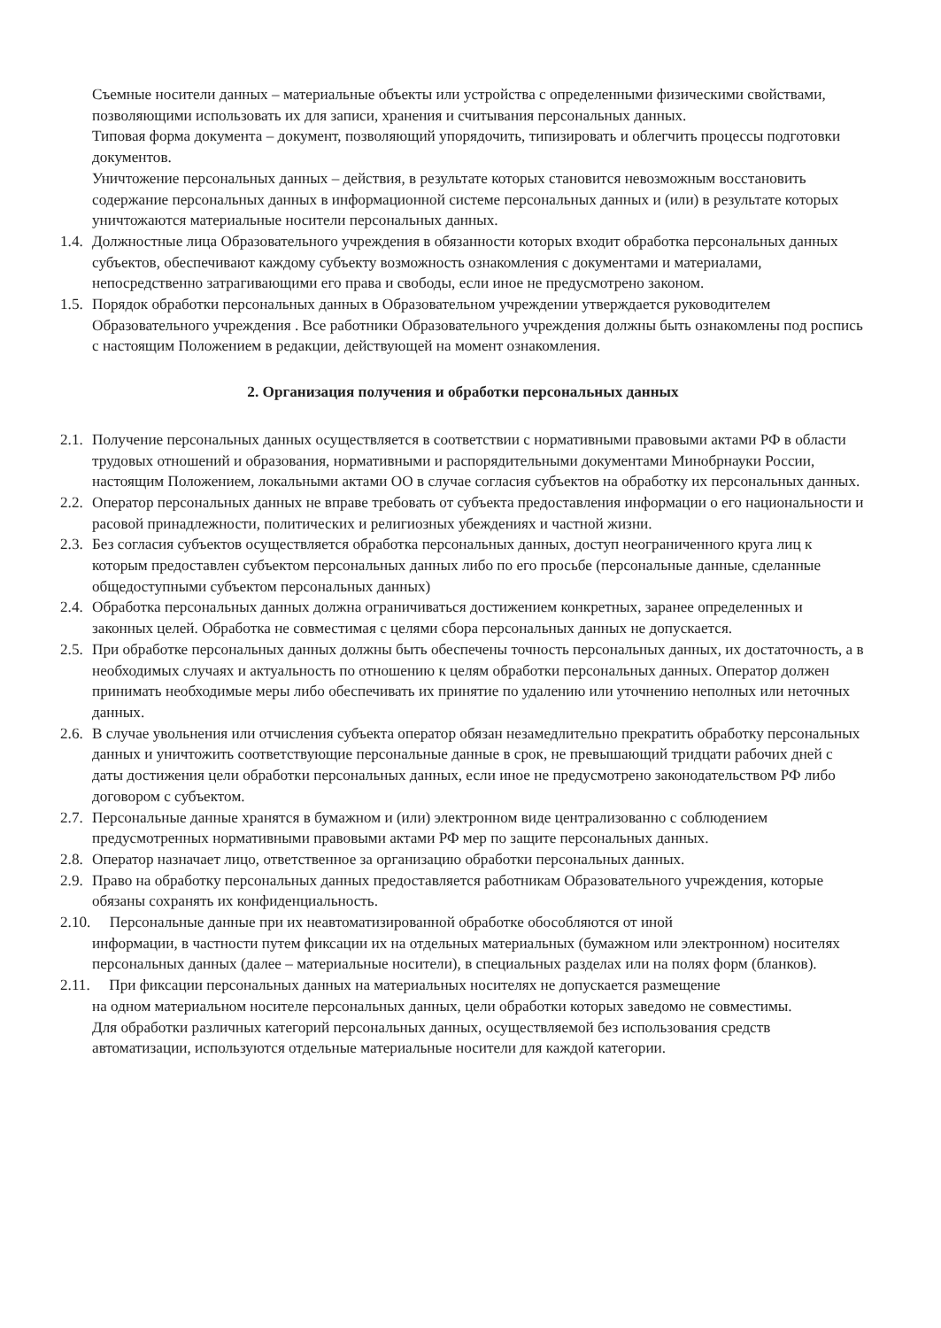Съемные носители данных – материальные объекты или устройства с определенными физическими свойствами, позволяющими использовать их для записи, хранения и считывания персональных данных.
Типовая форма документа – документ, позволяющий упорядочить, типизировать и облегчить процессы подготовки документов.
Уничтожение персональных данных – действия, в результате которых становится невозможным восстановить содержание персональных данных в информационной системе персональных данных и (или) в результате которых уничтожаются материальные носители персональных данных.
1.4. Должностные лица Образовательного учреждения в обязанности которых входит обработка персональных данных субъектов, обеспечивают каждому субъекту возможность ознакомления с документами и материалами, непосредственно затрагивающими его права и свободы, если иное не предусмотрено законом.
1.5. Порядок обработки персональных данных в Образовательном учреждении утверждается руководителем Образовательного учреждения . Все работники Образовательного учреждения должны быть ознакомлены под роспись с настоящим Положением в редакции, действующей на момент ознакомления.
2. Организация получения и обработки персональных данных
2.1. Получение персональных данных осуществляется в соответствии с нормативными правовыми актами РФ в области трудовых отношений и образования, нормативными и распорядительными документами Минобрнауки России, настоящим Положением, локальными актами ОО в случае согласия субъектов на обработку их персональных данных.
2.2. Оператор персональных данных не вправе требовать от субъекта предоставления информации о его национальности и расовой принадлежности, политических и религиозных убеждениях и частной жизни.
2.3. Без согласия субъектов осуществляется обработка персональных данных, доступ неограниченного круга лиц к которым предоставлен субъектом персональных данных либо по его просьбе (персональные данные, сделанные общедоступными субъектом персональных данных)
2.4. Обработка персональных данных должна ограничиваться достижением конкретных, заранее определенных и законных целей. Обработка не совместимая с целями сбора персональных данных не допускается.
2.5. При обработке персональных данных должны быть обеспечены точность персональных данных, их достаточность, а в необходимых случаях и актуальность по отношению к целям обработки персональных данных. Оператор должен принимать необходимые меры либо обеспечивать их принятие по удалению или уточнению неполных или неточных данных.
2.6. В случае увольнения или отчисления субъекта оператор обязан незамедлительно прекратить обработку персональных данных и уничтожить соответствующие персональные данные в срок, не превышающий тридцати рабочих дней с даты достижения цели обработки персональных данных, если иное не предусмотрено законодательством РФ либо договором с субъектом.
2.7. Персональные данные хранятся в бумажном и (или) электронном виде централизованно с соблюдением предусмотренных нормативными правовыми актами РФ мер по защите персональных данных.
2.8. Оператор назначает лицо, ответственное за организацию обработки персональных данных.
2.9. Право на обработку персональных данных предоставляется работникам Образовательного учреждения, которые обязаны сохранять их конфиденциальность.
2.10. Персональные данные при их неавтоматизированной обработке обособляются от иной
информации, в частности путем фиксации их на отдельных материальных (бумажном или электронном) носителях персональных данных (далее – материальные носители), в специальных разделах или на полях форм (бланков).
2.11. При фиксации персональных данных на материальных носителях не допускается размещение
на одном материальном носителе персональных данных, цели обработки которых заведомо не совместимы.
Для обработки различных категорий персональных данных, осуществляемой без использования средств автоматизации, используются отдельные материальные носители для каждой категории.